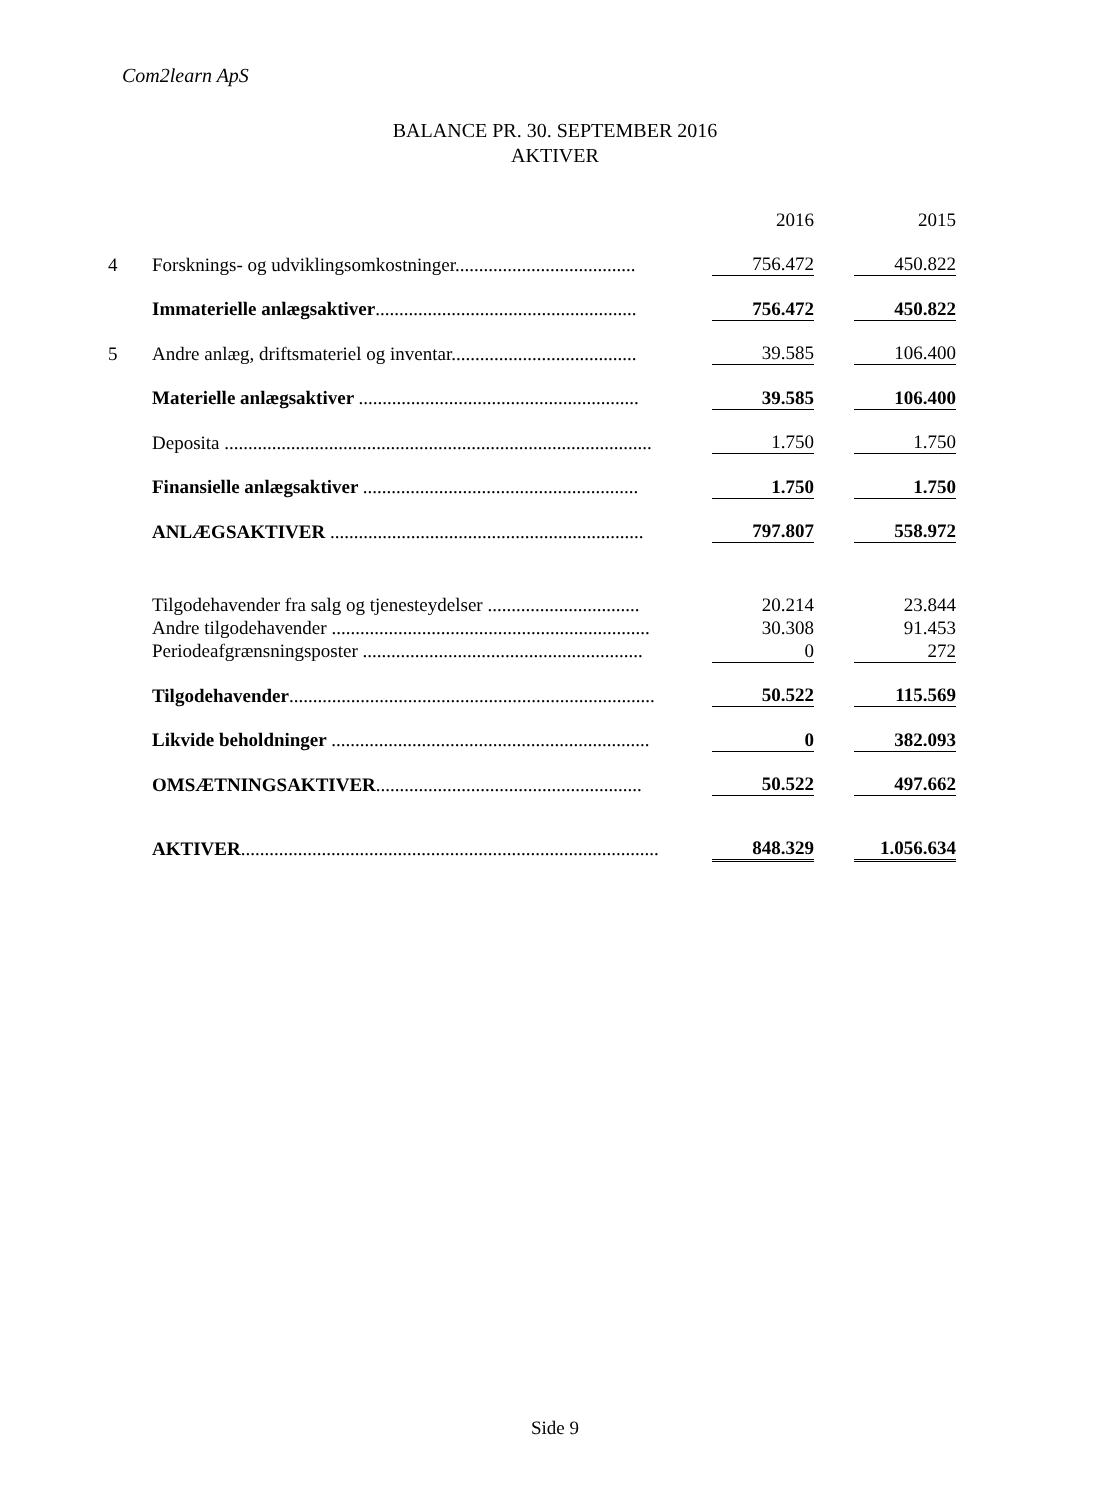Com2learn ApS
BALANCE PR. 30. SEPTEMBER 2016
AKTIVER
| | | 2016 | | 2015 |
| 4 | Forsknings- og udviklingsomkostninger...................................... | 756.472 | | 450.822 |
| | Immaterielle anlægsaktiver ....................................................... | 756.472 | | 450.822 |
| 5 | Andre anlæg, driftsmateriel og inventar....................................... | 39.585 | | 106.400 |
| | Materielle anlægsaktiver ........................................................... | 39.585 | | 106.400 |
| | Deposita .......................................................................................... | 1.750 | | 1.750 |
| | Finansielle anlægsaktiver .......................................................... | 1.750 | | 1.750 |
| | ANLÆGSAKTIVER .................................................................. | 797.807 | | 558.972 |
| | Tilgodehavender fra salg og tjenesteydelser ................................ | 20.214 | | 23.844 |
| | Andre tilgodehavender ................................................................... | 30.308 | | 91.453 |
| | Periodeafgrænsningsposter ........................................................... | 0 | | 272 |
| | Tilgodehavender ............................................................................. | 50.522 | | 115.569 |
| | Likvide beholdninger ................................................................... | 0 | | 382.093 |
| | OMSÆTNINGSAKTIVER ........................................................ | 50.522 | | 497.662 |
| | AKTIVER ........................................................................................ | 848.329 | | 1.056.634 |
Side 9